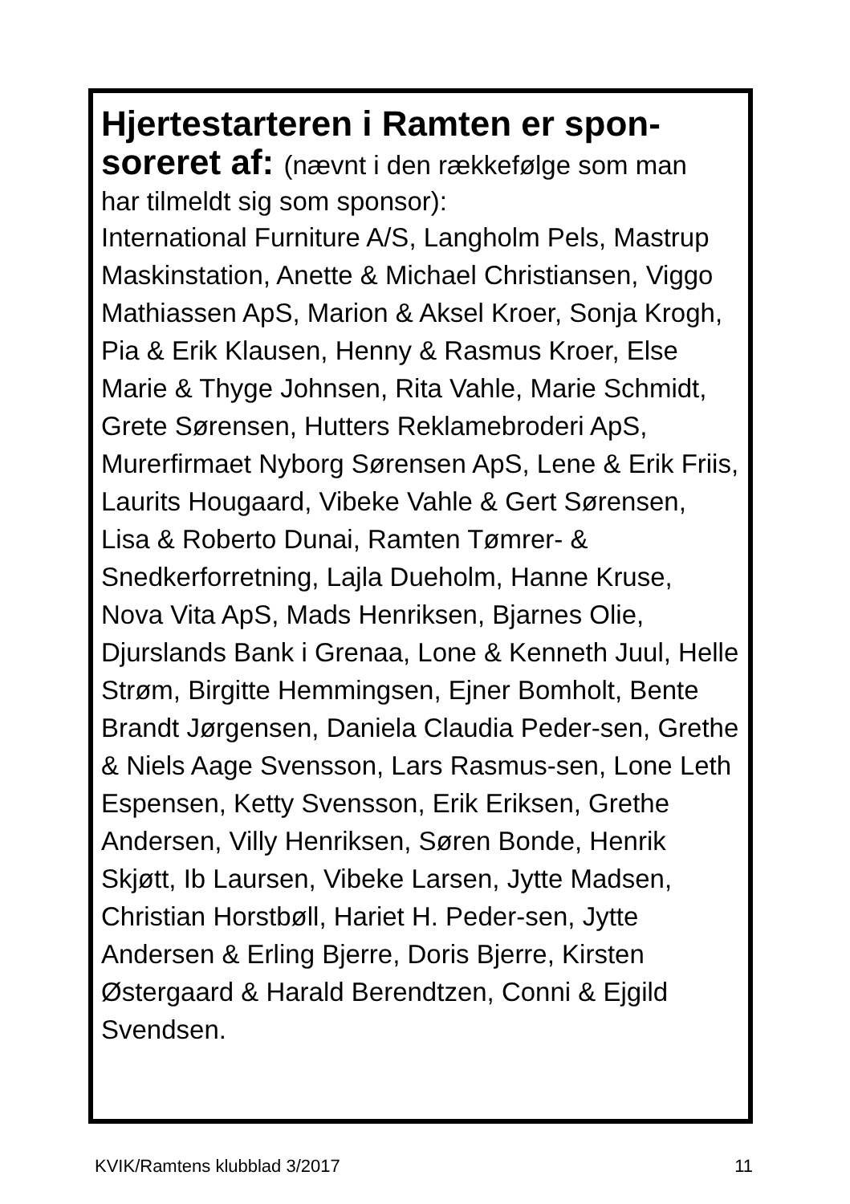Hjertestarteren i Ramten er spon-
soreret af: (nævnt i den rækkefølge som man
har tilmeldt sig som sponsor):
International Furniture A/S, Langholm Pels, Mastrup Maskinstation, Anette & Michael Christiansen, Viggo Mathiassen ApS, Marion & Aksel Kroer, Sonja Krogh, Pia & Erik Klausen, Henny & Rasmus Kroer, Else Marie & Thyge Johnsen, Rita Vahle, Marie Schmidt, Grete Sørensen, Hutters Reklamebroderi ApS, Murerfirmaet Nyborg Sørensen ApS, Lene & Erik Friis, Laurits Hougaard, Vibeke Vahle & Gert Sørensen, Lisa & Roberto Dunai, Ramten Tømrer- & Snedkerforretning, Lajla Dueholm, Hanne Kruse, Nova Vita ApS, Mads Henriksen, Bjarnes Olie, Djurslands Bank i Grenaa, Lone & Kenneth Juul, Helle Strøm, Birgitte Hemmingsen, Ejner Bomholt, Bente Brandt Jørgensen, Daniela Claudia Peder-sen, Grethe & Niels Aage Svensson, Lars Rasmus-sen, Lone Leth Espensen, Ketty Svensson, Erik Eriksen, Grethe Andersen, Villy Henriksen, Søren Bonde, Henrik Skjøtt, Ib Laursen, Vibeke Larsen, Jytte Madsen, Christian Horstbøll, Hariet H. Peder-sen, Jytte Andersen & Erling Bjerre, Doris Bjerre, Kirsten Østergaard & Harald Berendtzen, Conni & Ejgild Svendsen.
KVIK/Ramtens klubblad 3/2017 11